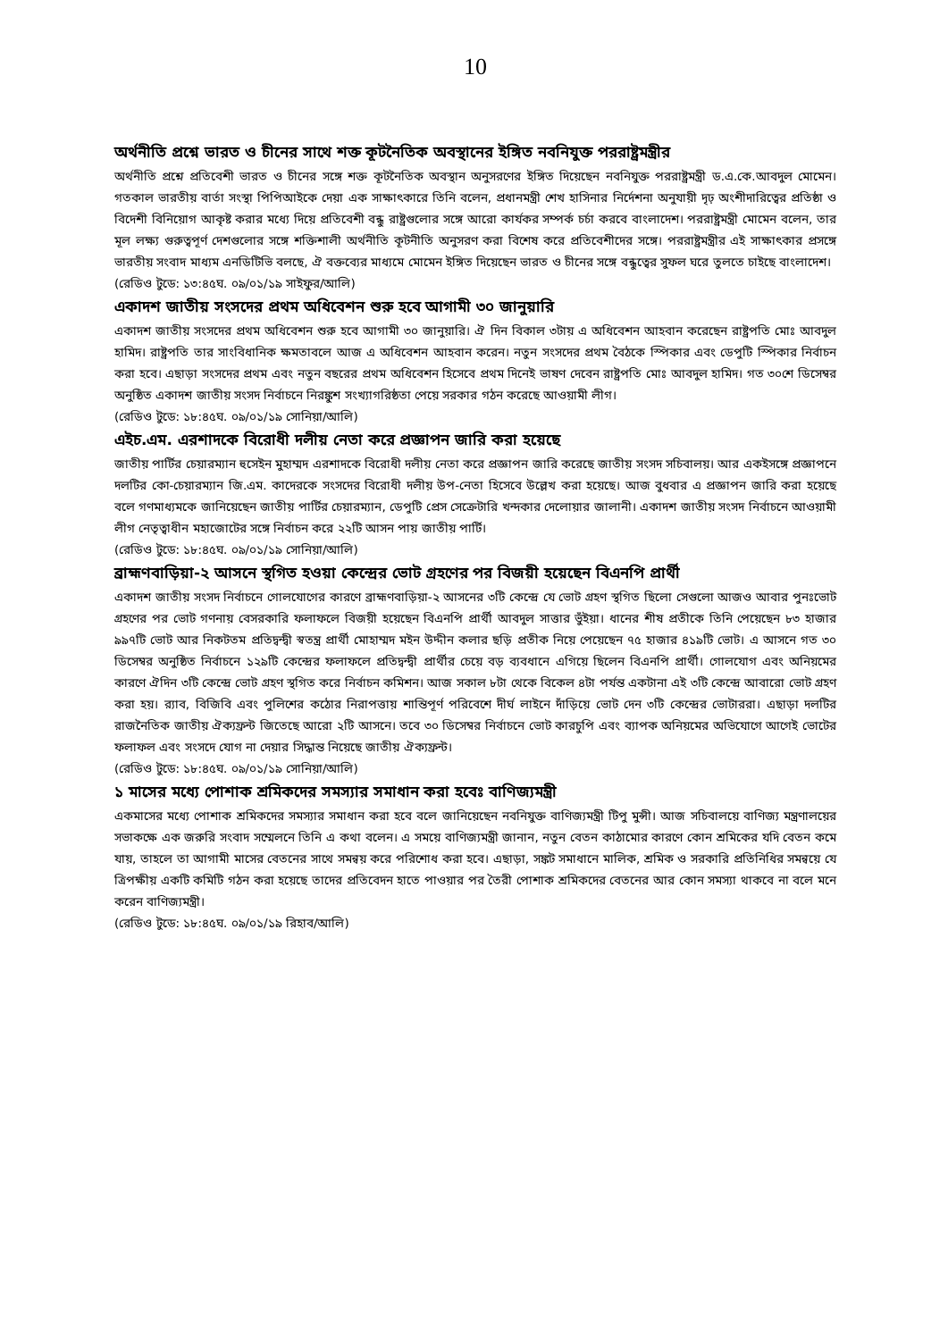10
অর্থনীতি প্রশ্নে ভারত ও চীনের সাথে শক্ত কূটনৈতিক অবস্থানের ইঙ্গিত নবনিযুক্ত পররাষ্ট্রমন্ত্রীর
অর্থনীতি প্রশ্নে প্রতিবেশী ভারত ও চীনের সঙ্গে শক্ত কূটনৈতিক অবস্থান অনুসরণের ইঙ্গিত দিয়েছেন নবনিযুক্ত পররাষ্ট্রমন্ত্রী ড.এ.কে.আবদুল মোমেন। গতকাল ভারতীয় বার্তা সংস্থা পিপিআইকে দেয়া এক সাক্ষাৎকারে তিনি বলেন, প্রধানমন্ত্রী শেখ হাসিনার নির্দেশনা অনুযায়ী দৃঢ় অংশীদারিত্বের প্রতিষ্ঠা ও বিদেশী বিনিয়োগ আকৃষ্ট করার মধ্যে দিয়ে প্রতিবেশী বন্ধু রাষ্ট্রগুলোর সঙ্গে আরো কার্যকর সম্পর্ক চর্চা করবে বাংলাদেশ। পররাষ্ট্রমন্ত্রী মোমেন বলেন, তার মূল লক্ষ্য গুরুত্বপূর্ণ দেশগুলোর সঙ্গে শক্তিশালী অর্থনীতি কূটনীতি অনুসরণ করা বিশেষ করে প্রতিবেশীদের সঙ্গে। পররাষ্ট্রমন্ত্রীর এই সাক্ষাৎকার প্রসঙ্গে ভারতীয় সংবাদ মাধ্যম এনডিটিভি বলছে, ঐ বক্তব্যের মাধ্যমে মোমেন ইঙ্গিত দিয়েছেন ভারত ও চীনের সঙ্গে বন্ধুত্বের সুফল ঘরে তুলতে চাইছে বাংলাদেশ।
(রেডিও টুডে: ১৩:৪৫ঘ. ০৯/০১/১৯ সাইফুর/আলি)
একাদশ জাতীয় সংসদের প্রথম অধিবেশন শুরু হবে আগামী ৩০ জানুয়ারি
একাদশ জাতীয় সংসদের প্রথম অধিবেশন শুরু হবে আগামী ৩০ জানুয়ারি। ঐ দিন বিকাল ৩টায় এ অধিবেশন আহবান করেছেন রাষ্ট্রপতি মোঃ আবদুল হামিদ। রাষ্ট্রপতি তার সাংবিধানিক ক্ষমতাবলে আজ এ অধিবেশন আহবান করেন। নতুন সংসদের প্রথম বৈঠকে স্পিকার এবং ডেপুটি স্পিকার নির্বাচন করা হবে। এছাড়া সংসদের প্রথম এবং নতুন বছরের প্রথম অধিবেশন হিসেবে প্রথম দিনেই ভাষণ দেবেন রাষ্ট্রপতি মোঃ আবদুল হামিদ। গত ৩০শে ডিসেম্বর অনুষ্ঠিত একাদশ জাতীয় সংসদ নির্বাচনে নিরঙ্কুশ সংখ্যাগরিষ্ঠতা পেয়ে সরকার গঠন করেছে আওয়ামী লীগ।
(রেডিও টুডে: ১৮:৪৫ঘ. ০৯/০১/১৯ সোনিয়া/আলি)
এইচ.এম. এরশাদকে বিরোধী দলীয় নেতা করে প্রজ্ঞাপন জারি করা হয়েছে
জাতীয় পার্টির চেয়ারম্যান হুসেইন মুহাম্মদ এরশাদকে বিরোধী দলীয় নেতা করে প্রজ্ঞাপন জারি করেছে জাতীয় সংসদ সচিবালয়। আর একইসঙ্গে প্রজ্ঞাপনে দলটির কো-চেয়ারম্যান জি.এম. কাদেরকে সংসদের বিরোধী দলীয় উপ-নেতা হিসেবে উল্লেখ করা হয়েছে। আজ বুধবার এ প্রজ্ঞাপন জারি করা হয়েছে বলে গণমাধ্যমকে জানিয়েছেন জাতীয় পার্টির চেয়ারম্যান, ডেপুটি প্রেস সেক্রেটারি খন্দকার দেলোয়ার জালানী। একাদশ জাতীয় সংসদ নির্বাচনে আওয়ামী লীগ নেতৃত্বাধীন মহাজোটের সঙ্গে নির্বাচন করে ২২টি আসন পায় জাতীয় পার্টি।
(রেডিও টুডে: ১৮:৪৫ঘ. ০৯/০১/১৯ সোনিয়া/আলি)
ব্রাহ্মণবাড়িয়া-২ আসনে স্থগিত হওয়া কেন্দ্রের ভোট গ্রহণের পর বিজয়ী হয়েছেন বিএনপি প্রার্থী
একাদশ জাতীয় সংসদ নির্বাচনে গোলযোগের কারণে ব্রাহ্মণবাড়িয়া-২ আসনের ৩টি কেন্দ্রে যে ভোট গ্রহণ স্থগিত ছিলো সেগুলো আজও আবার পুনঃভোট গ্রহণের পর ভোট গণনায় বেসরকারি ফলাফলে বিজয়ী হয়েছেন বিএনপি প্রার্থী আবদুল সাত্তার ভুঁইয়া। ধানের শীষ প্রতীকে তিনি পেয়েছেন ৮৩ হাজার ৯৯৭টি ভোট আর নিকটতম প্রতিদ্বন্দ্বী স্বতন্ত্র প্রার্থী মোহাম্মদ মইন উদ্দীন কলার ছড়ি প্রতীক নিয়ে পেয়েছেন ৭৫ হাজার ৪১৯টি ভোট। এ আসনে গত ৩০ ডিসেম্বর অনুষ্ঠিত নির্বাচনে ১২৯টি কেন্দ্রের ফলাফলে প্রতিদ্বন্দ্বী প্রার্থীর চেয়ে বড় ব্যবধানে এগিয়ে ছিলেন বিএনপি প্রার্থী। গোলযোগ এবং অনিয়মের কারণে ঐদিন ৩টি কেন্দ্রে ভোট গ্রহণ স্থগিত করে নির্বাচন কমিশন। আজ সকাল ৮টা থেকে বিকেল ৪টা পর্যন্ত একটানা এই ৩টি কেন্দ্রে আবারো ভোট গ্রহণ করা হয়। র‍্যাব, বিজিবি এবং পুলিশের কঠোর নিরাপত্তায় শান্তিপূর্ণ পরিবেশে দীর্ঘ লাইনে দাঁড়িয়ে ভোট দেন ৩টি কেন্দ্রের ভোটাররা। এছাড়া দলটির রাজনৈতিক জাতীয় ঐক্যফ্রন্ট জিতেছে আরো ২টি আসনে। তবে ৩০ ডিসেম্বর নির্বাচনে ভোট কারচুপি এবং ব্যাপক অনিয়মের অভিযোগে আগেই ভোটের ফলাফল এবং সংসদে যোগ না দেয়ার সিদ্ধান্ত নিয়েছে জাতীয় ঐক্যফ্রন্ট।
(রেডিও টুডে: ১৮:৪৫ঘ. ০৯/০১/১৯ সোনিয়া/আলি)
১ মাসের মধ্যে পোশাক শ্রমিকদের সমস্যার সমাধান করা হবেঃ বাণিজ্যমন্ত্রী
একমাসের মধ্যে পোশাক শ্রমিকদের সমস্যার সমাধান করা হবে বলে জানিয়েছেন নবনিযুক্ত বাণিজ্যমন্ত্রী টিপু মুন্সী। আজ সচিবালয়ে বাণিজ্য মন্ত্রণালয়ের সভাকক্ষে এক জরুরি সংবাদ সম্মেলনে তিনি এ কথা বলেন। এ সময়ে বাণিজ্যমন্ত্রী জানান, নতুন বেতন কাঠামোর কারণে কোন শ্রমিকের যদি বেতন কমে যায়, তাহলে তা আগামী মাসের বেতনের সাথে সমন্বয় করে পরিশোধ করা হবে। এছাড়া, সঙ্কট সমাধানে মালিক, শ্রমিক ও সরকারি প্রতিনিধির সমন্বয়ে যে ত্রিপক্ষীয় একটি কমিটি গঠন করা হয়েছে তাদের প্রতিবেদন হাতে পাওয়ার পর তৈরী পোশাক শ্রমিকদের বেতনের আর কোন সমস্যা থাকবে না বলে মনে করেন বাণিজ্যমন্ত্রী।
(রেডিও টুডে: ১৮:৪৫ঘ. ০৯/০১/১৯ রিহাব/আলি)